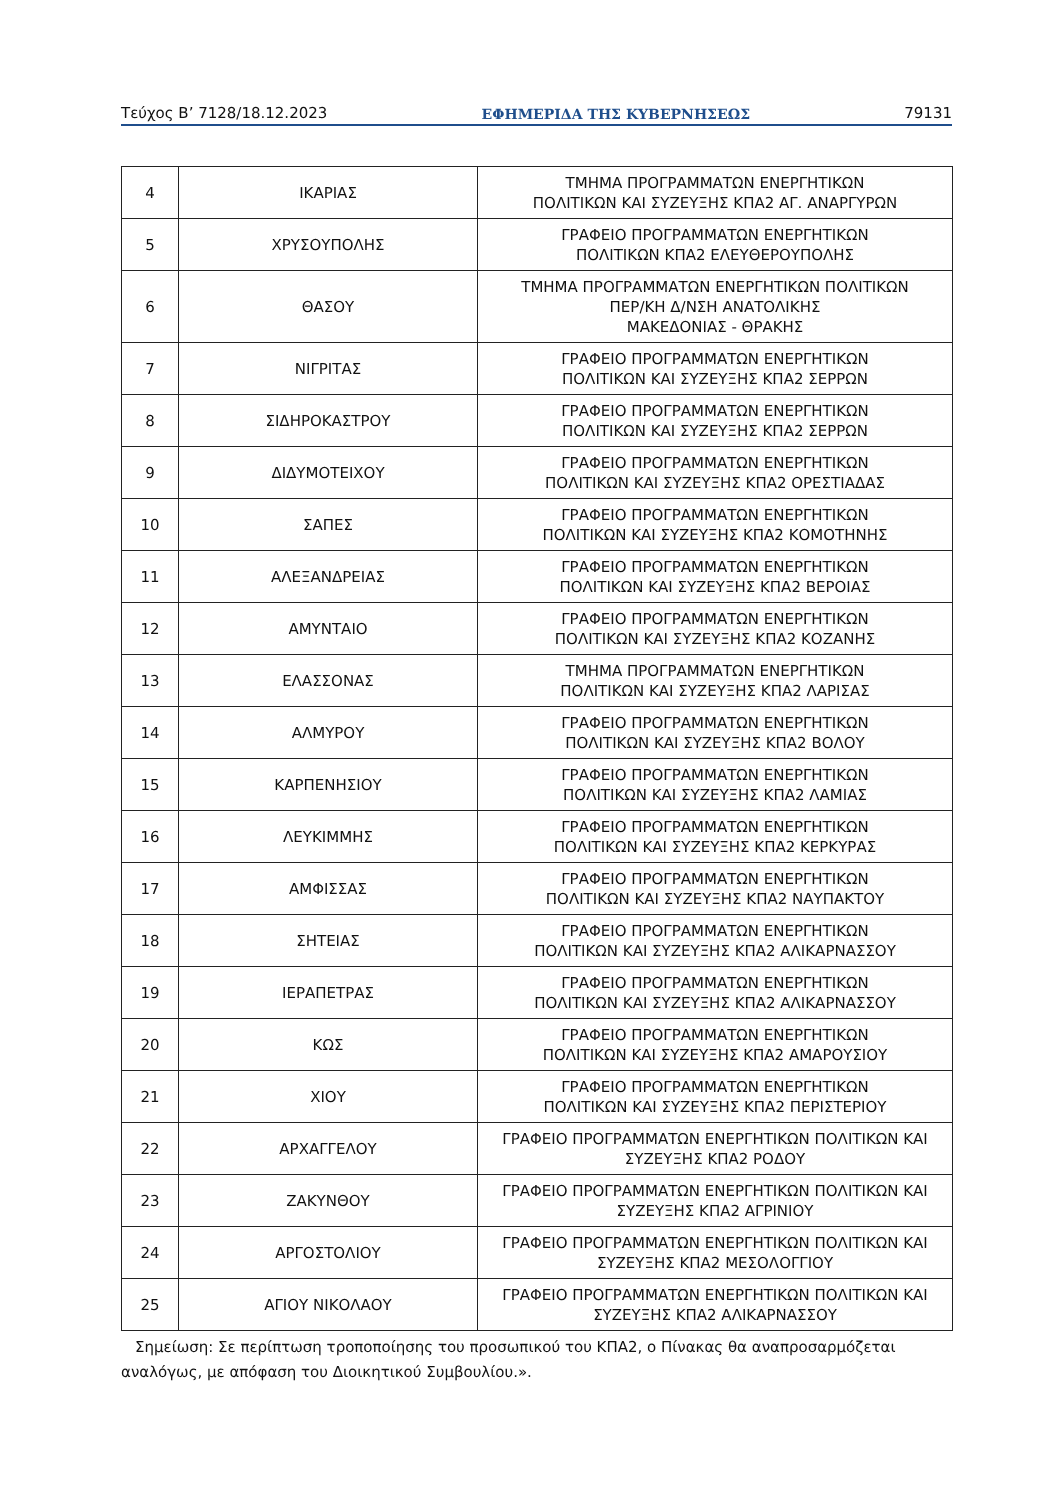Τεύχος Β’ 7128/18.12.2023 ΕΦΗΜΕΡΙΔΑ ΤΗΣ ΚΥΒΕΡΝΗΣΕΩΣ 79131
| 4 | ΙΚΑΡΙΑΣ | ΤΜΗΜΑ ΠΡΟΓΡΑΜΜΑΤΩΝ ΕΝΕΡΓΗΤΙΚΩΝ ΠΟΛΙΤΙΚΩΝ ΚΑΙ ΣΥΖΕΥΞΗΣ ΚΠΑ2 ΑΓ. ΑΝΑΡΓΥΡΩΝ |
| 5 | ΧΡΥΣΟΥΠΟΛΗΣ | ΓΡΑΦΕΙΟ ΠΡΟΓΡΑΜΜΑΤΩΝ ΕΝΕΡΓΗΤΙΚΩΝ ΠΟΛΙΤΙΚΩΝ ΚΠΑ2 ΕΛΕΥΘΕΡΟΥΠΟΛΗΣ |
| 6 | ΘΑΣΟΥ | ΤΜΗΜΑ ΠΡΟΓΡΑΜΜΑΤΩΝ ΕΝΕΡΓΗΤΙΚΩΝ ΠΟΛΙΤΙΚΩΝ ΠΕΡ/ΚΗ Δ/ΝΣΗ ΑΝΑΤΟΛΙΚΗΣ ΜΑΚΕΔΟΝΙΑΣ - ΘΡΑΚΗΣ |
| 7 | ΝΙΓΡΙΤΑΣ | ΓΡΑΦΕΙΟ ΠΡΟΓΡΑΜΜΑΤΩΝ ΕΝΕΡΓΗΤΙΚΩΝ ΠΟΛΙΤΙΚΩΝ ΚΑΙ ΣΥΖΕΥΞΗΣ ΚΠΑ2 ΣΕΡΡΩΝ |
| 8 | ΣΙΔΗΡΟΚΑΣΤΡΟΥ | ΓΡΑΦΕΙΟ ΠΡΟΓΡΑΜΜΑΤΩΝ ΕΝΕΡΓΗΤΙΚΩΝ ΠΟΛΙΤΙΚΩΝ ΚΑΙ ΣΥΖΕΥΞΗΣ ΚΠΑ2 ΣΕΡΡΩΝ |
| 9 | ΔΙΔΥΜΟΤΕΙΧΟΥ | ΓΡΑΦΕΙΟ ΠΡΟΓΡΑΜΜΑΤΩΝ ΕΝΕΡΓΗΤΙΚΩΝ ΠΟΛΙΤΙΚΩΝ ΚΑΙ ΣΥΖΕΥΞΗΣ ΚΠΑ2 ΟΡΕΣΤΙΑΔΑΣ |
| 10 | ΣΑΠΕΣ | ΓΡΑΦΕΙΟ ΠΡΟΓΡΑΜΜΑΤΩΝ ΕΝΕΡΓΗΤΙΚΩΝ ΠΟΛΙΤΙΚΩΝ ΚΑΙ ΣΥΖΕΥΞΗΣ ΚΠΑ2 ΚΟΜΟΤΗΝΗΣ |
| 11 | ΑΛΕΞΑΝΔΡΕΙΑΣ | ΓΡΑΦΕΙΟ ΠΡΟΓΡΑΜΜΑΤΩΝ ΕΝΕΡΓΗΤΙΚΩΝ ΠΟΛΙΤΙΚΩΝ ΚΑΙ ΣΥΖΕΥΞΗΣ ΚΠΑ2 ΒΕΡΟΙΑΣ |
| 12 | ΑΜΥΝΤΑΙΟ | ΓΡΑΦΕΙΟ ΠΡΟΓΡΑΜΜΑΤΩΝ ΕΝΕΡΓΗΤΙΚΩΝ ΠΟΛΙΤΙΚΩΝ ΚΑΙ ΣΥΖΕΥΞΗΣ ΚΠΑ2 ΚΟΖΑΝΗΣ |
| 13 | ΕΛΑΣΣΟΝΑΣ | ΤΜΗΜΑ ΠΡΟΓΡΑΜΜΑΤΩΝ ΕΝΕΡΓΗΤΙΚΩΝ ΠΟΛΙΤΙΚΩΝ ΚΑΙ ΣΥΖΕΥΞΗΣ ΚΠΑ2 ΛΑΡΙΣΑΣ |
| 14 | ΑΛΜΥΡΟΥ | ΓΡΑΦΕΙΟ ΠΡΟΓΡΑΜΜΑΤΩΝ ΕΝΕΡΓΗΤΙΚΩΝ ΠΟΛΙΤΙΚΩΝ ΚΑΙ ΣΥΖΕΥΞΗΣ ΚΠΑ2 ΒΟΛΟΥ |
| 15 | ΚΑΡΠΕΝΗΣΙΟΥ | ΓΡΑΦΕΙΟ ΠΡΟΓΡΑΜΜΑΤΩΝ ΕΝΕΡΓΗΤΙΚΩΝ ΠΟΛΙΤΙΚΩΝ ΚΑΙ ΣΥΖΕΥΞΗΣ ΚΠΑ2 ΛΑΜΙΑΣ |
| 16 | ΛΕΥΚΙΜΜΗΣ | ΓΡΑΦΕΙΟ ΠΡΟΓΡΑΜΜΑΤΩΝ ΕΝΕΡΓΗΤΙΚΩΝ ΠΟΛΙΤΙΚΩΝ ΚΑΙ ΣΥΖΕΥΞΗΣ ΚΠΑ2 ΚΕΡΚΥΡΑΣ |
| 17 | ΑΜΦΙΣΣΑΣ | ΓΡΑΦΕΙΟ ΠΡΟΓΡΑΜΜΑΤΩΝ ΕΝΕΡΓΗΤΙΚΩΝ ΠΟΛΙΤΙΚΩΝ ΚΑΙ ΣΥΖΕΥΞΗΣ ΚΠΑ2 ΝΑΥΠΑΚΤΟΥ |
| 18 | ΣΗΤΕΙΑΣ | ΓΡΑΦΕΙΟ ΠΡΟΓΡΑΜΜΑΤΩΝ ΕΝΕΡΓΗΤΙΚΩΝ ΠΟΛΙΤΙΚΩΝ ΚΑΙ ΣΥΖΕΥΞΗΣ ΚΠΑ2 ΑΛΙΚΑΡΝΑΣΣΟΥ |
| 19 | ΙΕΡΑΠΕΤΡΑΣ | ΓΡΑΦΕΙΟ ΠΡΟΓΡΑΜΜΑΤΩΝ ΕΝΕΡΓΗΤΙΚΩΝ ΠΟΛΙΤΙΚΩΝ ΚΑΙ ΣΥΖΕΥΞΗΣ ΚΠΑ2 ΑΛΙΚΑΡΝΑΣΣΟΥ |
| 20 | ΚΩΣ | ΓΡΑΦΕΙΟ ΠΡΟΓΡΑΜΜΑΤΩΝ ΕΝΕΡΓΗΤΙΚΩΝ ΠΟΛΙΤΙΚΩΝ ΚΑΙ ΣΥΖΕΥΞΗΣ ΚΠΑ2 ΑΜΑΡΟΥΣΙΟΥ |
| 21 | ΧΙΟΥ | ΓΡΑΦΕΙΟ ΠΡΟΓΡΑΜΜΑΤΩΝ ΕΝΕΡΓΗΤΙΚΩΝ ΠΟΛΙΤΙΚΩΝ ΚΑΙ ΣΥΖΕΥΞΗΣ ΚΠΑ2 ΠΕΡΙΣΤΕΡΙΟΥ |
| 22 | ΑΡΧΑΓΓΕΛΟΥ | ΓΡΑΦΕΙΟ ΠΡΟΓΡΑΜΜΑΤΩΝ ΕΝΕΡΓΗΤΙΚΩΝ ΠΟΛΙΤΙΚΩΝ ΚΑΙ ΣΥΖΕΥΞΗΣ ΚΠΑ2 ΡΟΔΟΥ |
| 23 | ΖΑΚΥΝΘΟΥ | ΓΡΑΦΕΙΟ ΠΡΟΓΡΑΜΜΑΤΩΝ ΕΝΕΡΓΗΤΙΚΩΝ ΠΟΛΙΤΙΚΩΝ ΚΑΙ ΣΥΖΕΥΞΗΣ ΚΠΑ2 ΑΓΡΙΝΙΟΥ |
| 24 | ΑΡΓΟΣΤΟΛΙΟΥ | ΓΡΑΦΕΙΟ ΠΡΟΓΡΑΜΜΑΤΩΝ ΕΝΕΡΓΗΤΙΚΩΝ ΠΟΛΙΤΙΚΩΝ ΚΑΙ ΣΥΖΕΥΞΗΣ ΚΠΑ2 ΜΕΣΟΛΟΓΓΙΟΥ |
| 25 | ΑΓΙΟΥ ΝΙΚΟΛΑΟΥ | ΓΡΑΦΕΙΟ ΠΡΟΓΡΑΜΜΑΤΩΝ ΕΝΕΡΓΗΤΙΚΩΝ ΠΟΛΙΤΙΚΩΝ ΚΑΙ ΣΥΖΕΥΞΗΣ ΚΠΑ2 ΑΛΙΚΑΡΝΑΣΣΟΥ |
Σημείωση: Σε περίπτωση τροποποίησης του προσωπικού του ΚΠΑ2, ο Πίνακας θα αναπροσαρμόζεται αναλόγως, με απόφαση του Διοικητικού Συμβουλίου.».